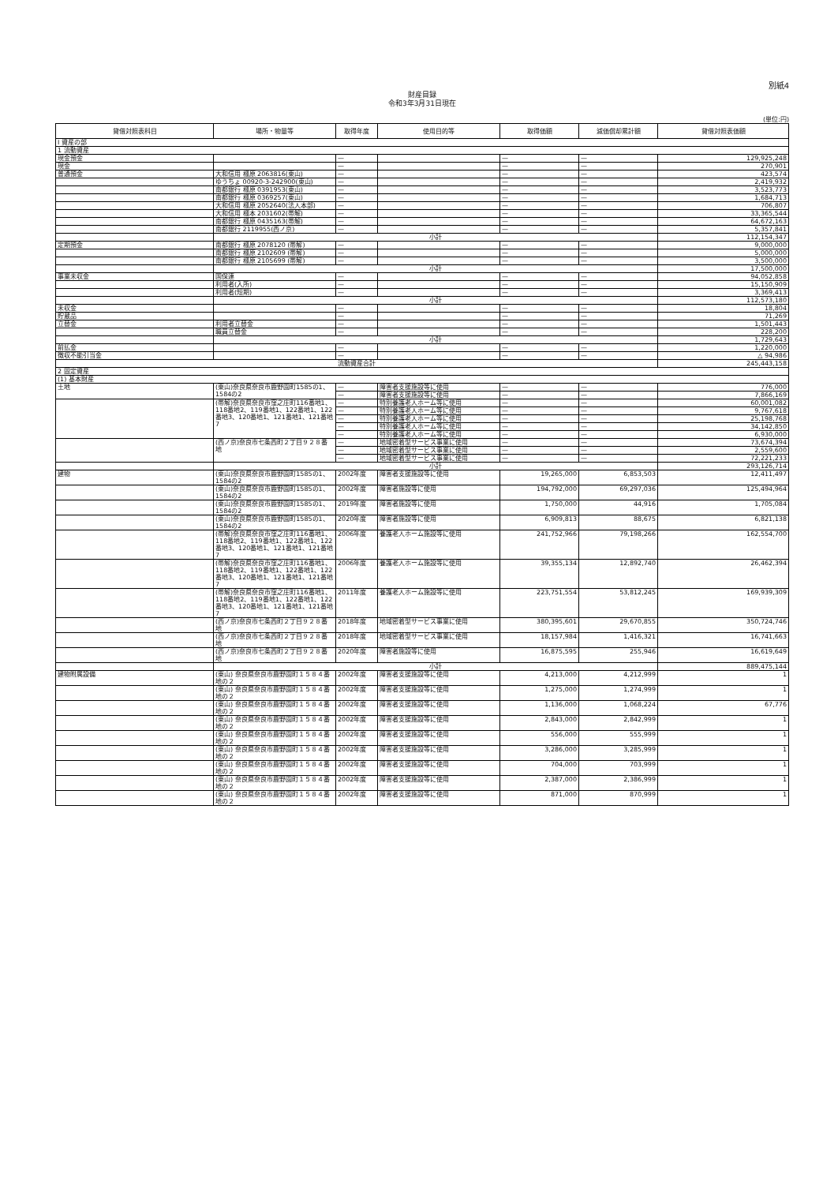別紙4
財産目録
令和3年3月31日現在
(単位:円)
| 貸借対照表科目 | 場所・物量等 | 取得年度 | 使用目的等 | 取得価額 | 減価償却累計額 | 貸借対照表価額 |
| --- | --- | --- | --- | --- | --- | --- |
| I 資産の部 | | | | | | |
| 1 流動資産 | | | | | | |
| 現金預金 | | — | | — | — | 129,925,248 |
| 現金 | | — | | — | — | 270,901 |
| 普通預金 | 大和信用 橿原 2063816(東山) | — | | — | — | 423,574 |
| | ゆうちょ 00920-3-242900(東山) | — | | — | — | 2,419,932 |
| | 南都銀行 橿原 0391953(東山) | — | | — | — | 3,523,773 |
| | 南都銀行 橿原 0369257(東山) | — | | — | — | 1,684,713 |
| | 大和信用 橿原 2052640(法人本部) | — | | — | — | 706,807 |
| | 大和信用 橿本 2031602(帯解) | — | | — | — | 33,365,544 |
| | 南都銀行 橿原 0435163(帯解) | — | | — | — | 64,672,163 |
| | 南都銀行 2119955(西ノ京) | — | | — | — | 5,357,841 |
| | 小計 | | | | | 112,154,347 |
| 定期預金 | 南都銀行 橿原 2078120 (帯解) | — | | — | — | 9,000,000 |
| | 南都銀行 橿原 2102609 (帯解) | — | | — | — | 5,000,000 |
| | 南都銀行 橿原 2105699 (帯解) | — | | — | — | 3,500,000 |
| | 小計 | | | | | 17,500,000 |
| 事業未収金 | 国保連 | — | | — | — | 94,052,858 |
| | 利用者(入所) | — | | — | — | 15,150,909 |
| | 利用者(短期) | — | | — | — | 3,369,413 |
| | 小計 | | | | | 112,573,180 |
| 未収金 | | — | | — | — | 18,804 |
| 貯蔵品 | | — | | — | — | 71,269 |
| 立替金 | 利用者立替金 | — | | — | — | 1,501,443 |
| | 職員立替金 | — | | — | — | 228,200 |
| | 小計 | | | | | 1,729,643 |
| 前払金 | | — | | — | — | 1,220,000 |
| 徴収不能引当金 | | — | | — | — | △ 94,986 |
| 流動資産合計 | | | | | | 245,443,158 |
| 2 固定資産 | | | | | | |
| (1) 基本財産 | | | | | | |
| 土地 | (東山)奈良県奈良市鹿野園町1585の1、1584の2 | — | 障害者支援施設等に使用 | — | — | 776,000 |
| | | — | 障害者支援施設等に使用 | — | — | 7,866,169 |
| | (帯解)奈良県奈良市窪之庄町116番地1、118番地2、119番地1、122番地1、122番地3、120番地1、121番地1、121番地7 | — | 特別養護老人ホーム等に使用 | — | — | 60,001,082 |
| | | — | 特別養護老人ホーム等に使用 | — | — | 9,767,618 |
| | | — | 特別養護老人ホーム等に使用 | — | — | 25,198,768 |
| | | — | 特別養護老人ホーム等に使用 | — | — | 34,142,850 |
| | | — | 特別養護老人ホーム等に使用 | — | — | 6,930,000 |
| | (西ノ京)奈良市七条西町２丁目９２８番地 | — | 地域密着型サービス事業に使用 | — | — | 73,674,394 |
| | | — | 地域密着型サービス事業に使用 | — | — | 2,559,600 |
| | | — | 地域密着型サービス事業に使用 | — | — | 72,221,233 |
| | 小計 | | | | | 293,126,714 |
| 建物 | (東山)奈良県奈良市鹿野園町1585の1、1584の2 | 2002年度 | 障害者支援施設等に使用 | 19,265,000 | 6,853,503 | 12,411,497 |
| | (東山)奈良県奈良市鹿野園町1585の1、1584の2 | 2002年度 | 障害者施設等に使用 | 194,792,000 | 69,297,036 | 125,494,964 |
| | (東山)奈良県奈良市鹿野園町1585の1、1584の2 | 2019年度 | 障害者施設等に使用 | 1,750,000 | 44,916 | 1,705,084 |
| | (東山)奈良県奈良市鹿野園町1585の1、1584の2 | 2020年度 | 障害者施設等に使用 | 6,909,813 | 88,675 | 6,821,138 |
| | (帯解)奈良県奈良市窪之庄町116番地1、118番地2、119番地1、122番地1、122番地3、120番地1、121番地1、121番地7 | 2006年度 | 養護老人ホーム施設等に使用 | 241,752,966 | 79,198,266 | 162,554,700 |
| | (帯解)奈良県奈良市窪之庄町116番地1、118番地2、119番地1、122番地1、122番地3、120番地1、121番地1、121番地7 | 2006年度 | 養護老人ホーム施設等に使用 | 39,355,134 | 12,892,740 | 26,462,394 |
| | (帯解)奈良県奈良市窪之庄町116番地1、118番地2、119番地1、122番地1、122番地3、120番地1、121番地1、121番地7 | 2011年度 | 養護老人ホーム施設等に使用 | 223,751,554 | 53,812,245 | 169,939,309 |
| | (西ノ京)奈良市七条西町２丁目９２８番地 | 2018年度 | 地域密着型サービス事業に使用 | 380,395,601 | 29,670,855 | 350,724,746 |
| | (西ノ京)奈良市七条西町２丁目９２８番地 | 2018年度 | 地域密着型サービス事業に使用 | 18,157,984 | 1,416,321 | 16,741,663 |
| | (西ノ京)奈良市七条西町２丁目９２８番地 | 2020年度 | 障害者施設等に使用 | 16,875,595 | 255,946 | 16,619,649 |
| | 小計 | | | | | 889,475,144 |
| 建物附属設備 | (東山) 奈良県奈良市鹿野園町１５８４番地の２ | 2002年度 | 障害者支援施設等に使用 | 4,213,000 | 4,212,999 | 1 |
| | (東山) 奈良県奈良市鹿野園町１５８４番地の２ | 2002年度 | 障害者支援施設等に使用 | 1,275,000 | 1,274,999 | 1 |
| | (東山) 奈良県奈良市鹿野園町１５８４番地の２ | 2002年度 | 障害者支援施設等に使用 | 1,136,000 | 1,068,224 | 67,776 |
| | (東山) 奈良県奈良市鹿野園町１５８４番地の２ | 2002年度 | 障害者支援施設等に使用 | 2,843,000 | 2,842,999 | 1 |
| | (東山) 奈良県奈良市鹿野園町１５８４番地の２ | 2002年度 | 障害者支援施設等に使用 | 556,000 | 555,999 | 1 |
| | (東山) 奈良県奈良市鹿野園町１５８４番地の２ | 2002年度 | 障害者支援施設等に使用 | 3,286,000 | 3,285,999 | 1 |
| | (東山) 奈良県奈良市鹿野園町１５８４番地の２ | 2002年度 | 障害者支援施設等に使用 | 704,000 | 703,999 | 1 |
| | (東山) 奈良県奈良市鹿野園町１５８４番地の２ | 2002年度 | 障害者支援施設等に使用 | 2,387,000 | 2,386,999 | 1 |
| | (東山) 奈良県奈良市鹿野園町１５８４番地の２ | 2002年度 | 障害者支援施設等に使用 | 871,000 | 870,999 | 1 |